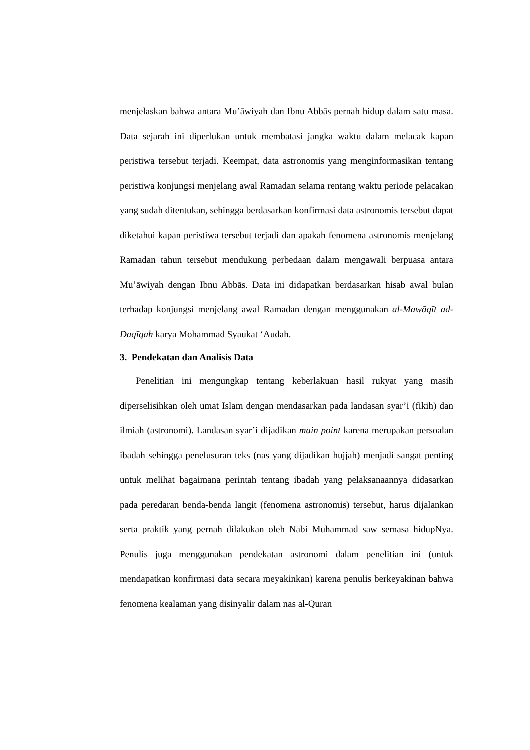menjelaskan bahwa antara Mu’āwiyah dan Ibnu Abbās pernah hidup dalam satu masa. Data sejarah ini diperlukan untuk membatasi jangka waktu dalam melacak kapan peristiwa tersebut terjadi. Keempat, data astronomis yang menginformasikan tentang peristiwa konjungsi menjelang awal Ramadan selama rentang waktu periode pelacakan yang sudah ditentukan, sehingga berdasarkan konfirmasi data astronomis tersebut dapat diketahui kapan peristiwa tersebut terjadi dan apakah fenomena astronomis menjelang Ramadan tahun tersebut mendukung perbedaan dalam mengawali berpuasa antara Mu’āwiyah dengan Ibnu Abbās. Data ini didapatkan berdasarkan hisab awal bulan terhadap konjungsi menjelang awal Ramadan dengan menggunakan al-Mawāqīt ad-Daqīqah karya Mohammad Syaukat ‘Audah.
3. Pendekatan dan Analisis Data
Penelitian ini mengungkap tentang keberlakuan hasil rukyat yang masih diperselisihkan oleh umat Islam dengan mendasarkan pada landasan syar’i (fikih) dan ilmiah (astronomi). Landasan syar’i dijadikan main point karena merupakan persoalan ibadah sehingga penelusuran teks (nas yang dijadikan hujjah) menjadi sangat penting untuk melihat bagaimana perintah tentang ibadah yang pelaksanaannya didasarkan pada peredaran benda-benda langit (fenomena astronomis) tersebut, harus dijalankan serta praktik yang pernah dilakukan oleh Nabi Muhammad saw semasa hidupNya. Penulis juga menggunakan pendekatan astronomi dalam penelitian ini (untuk mendapatkan konfirmasi data secara meyakinkan) karena penulis berkeyakinan bahwa fenomena kealaman yang disinyalir dalam nas al-Quran